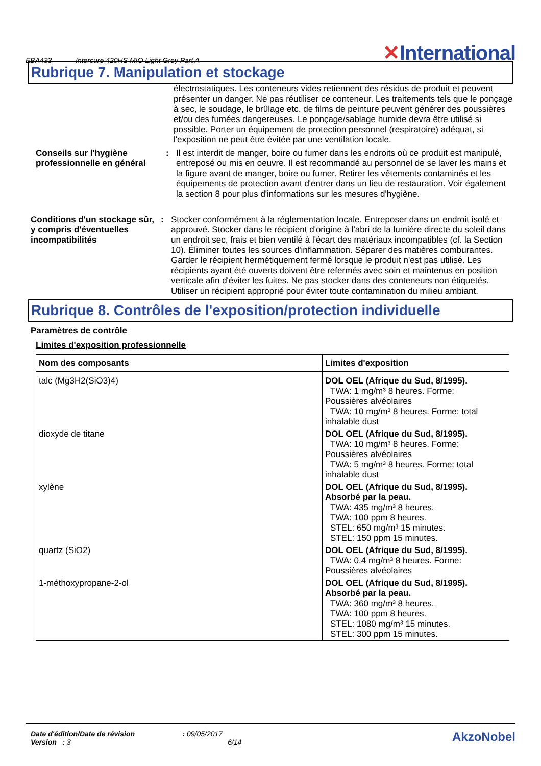EBA433 Intercure 420HS MIO Light Grey Part A
✕International
Rubrique 7. Manipulation et stockage
électrostatiques. Les conteneurs vides retiennent des résidus de produit et peuvent présenter un danger. Ne pas réutiliser ce conteneur. Les traitements tels que le ponçage à sec, le soudage, le brûlage etc. de films de peinture peuvent générer des poussières et/ou des fumées dangereuses. Le ponçage/sablage humide devra être utilisé si possible. Porter un équipement de protection personnel (respiratoire) adéquat, si l'exposition ne peut être évitée par une ventilation locale.
Conseils sur l'hygiène professionnelle en général
: Il est interdit de manger, boire ou fumer dans les endroits où ce produit est manipulé, entreposé ou mis en oeuvre. Il est recommandé au personnel de se laver les mains et la figure avant de manger, boire ou fumer. Retirer les vêtements contaminés et les équipements de protection avant d'entrer dans un lieu de restauration. Voir également la section 8 pour plus d'informations sur les mesures d'hygiène.
Conditions d'un stockage sûr, y compris d'éventuelles incompatibilités
: Stocker conformément à la réglementation locale. Entreposer dans un endroit isolé et approuvé. Stocker dans le récipient d'origine à l'abri de la lumière directe du soleil dans un endroit sec, frais et bien ventilé à l'écart des matériaux incompatibles (cf. la Section 10). Éliminer toutes les sources d'inflammation. Séparer des matières comburantes. Garder le récipient hermétiquement fermé lorsque le produit n'est pas utilisé. Les récipients ayant été ouverts doivent être refermés avec soin et maintenus en position verticale afin d'éviter les fuites. Ne pas stocker dans des conteneurs non étiquetés. Utiliser un récipient approprié pour éviter toute contamination du milieu ambiant.
Rubrique 8. Contrôles de l'exposition/protection individuelle
Paramètres de contrôle
Limites d'exposition professionnelle
| Nom des composants | Limites d'exposition |
| --- | --- |
| talc (Mg3H2(SiO3)4) | DOL OEL (Afrique du Sud, 8/1995). TWA: 1 mg/m³ 8 heures. Forme: Poussières alvéolaires TWA: 10 mg/m³ 8 heures. Forme: total inhalable dust |
| dioxyde de titane | DOL OEL (Afrique du Sud, 8/1995). TWA: 10 mg/m³ 8 heures. Forme: Poussières alvéolaires TWA: 5 mg/m³ 8 heures. Forme: total inhalable dust |
| xylène | DOL OEL (Afrique du Sud, 8/1995). Absorbé par la peau. TWA: 435 mg/m³ 8 heures. TWA: 100 ppm 8 heures. STEL: 650 mg/m³ 15 minutes. STEL: 150 ppm 15 minutes. |
| quartz (SiO2) | DOL OEL (Afrique du Sud, 8/1995). TWA: 0.4 mg/m³ 8 heures. Forme: Poussières alvéolaires |
| 1-méthoxypropane-2-ol | DOL OEL (Afrique du Sud, 8/1995). Absorbé par la peau. TWA: 360 mg/m³ 8 heures. TWA: 100 ppm 8 heures. STEL: 1080 mg/m³ 15 minutes. STEL: 300 ppm 15 minutes. |
Date d'édition/Date de révision : 09/05/2017
Version : 3 6/14
AkzoNobel